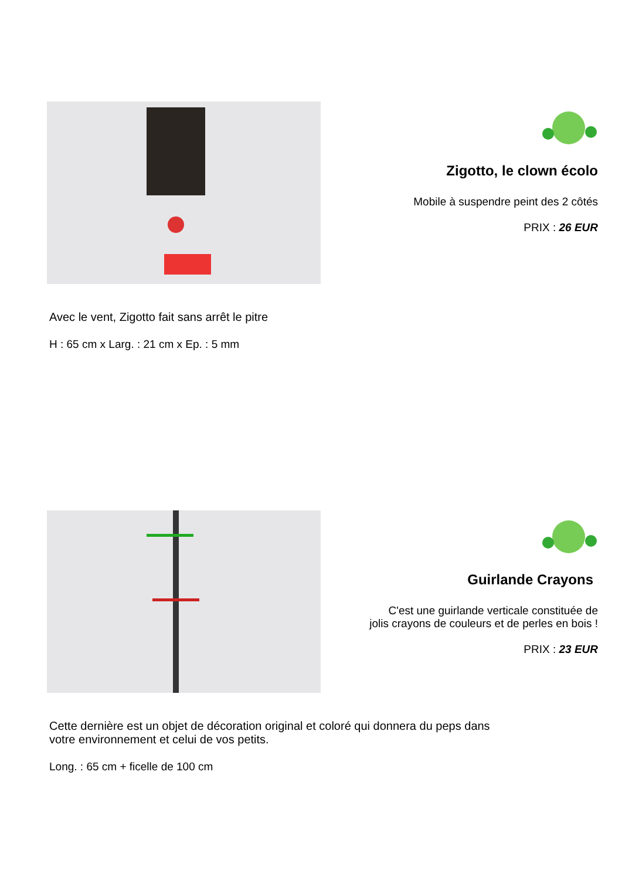Zigotto, le clown écolo
Mobile à suspendre peint des 2 côtés
PRIX : 26 EUR
Avec le vent, Zigotto fait sans arrêt le pitre
H : 65 cm x Larg. : 21 cm x Ep. : 5 mm
Guirlande Crayons
C'est une guirlande verticale constituée de
jolis crayons de couleurs et de perles en bois !
PRIX : 23 EUR
Cette dernière est un objet de décoration original et coloré qui donnera du peps dans
votre environnement et celui de vos petits.
Long. : 65 cm + ficelle de 100 cm